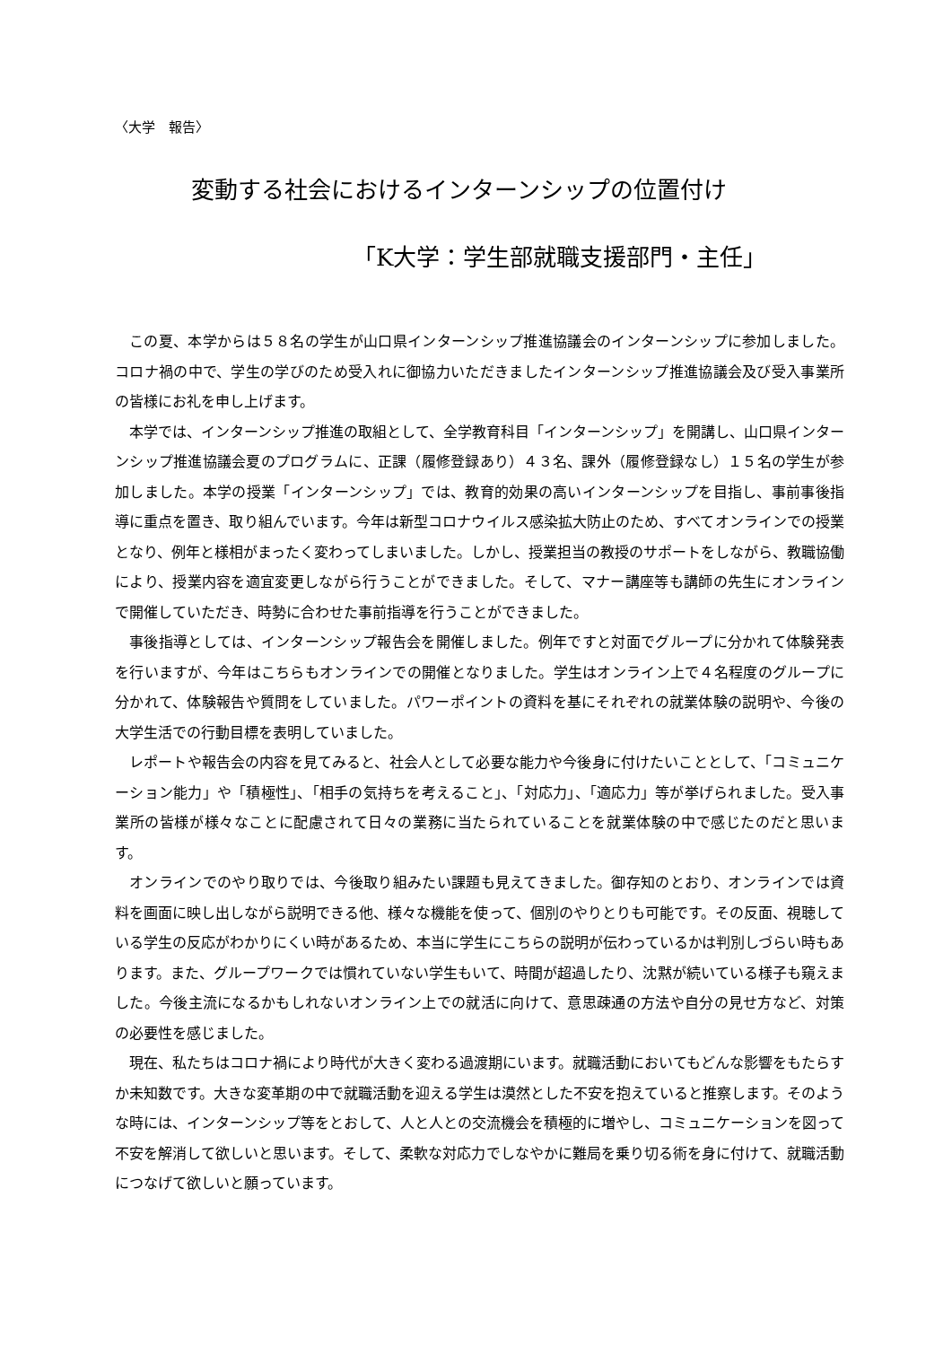〈大学　報告〉
変動する社会におけるインターンシップの位置付け
「K大学：学生部就職支援部門・主任」
この夏、本学からは５８名の学生が山口県インターンシップ推進協議会のインターンシップに参加しました。コロナ禍の中で、学生の学びのため受入れに御協力いただきましたインターンシップ推進協議会及び受入事業所の皆様にお礼を申し上げます。
本学では、インターンシップ推進の取組として、全学教育科目「インターンシップ」を開講し、山口県インターンシップ推進協議会夏のプログラムに、正課（履修登録あり）４３名、課外（履修登録なし）１５名の学生が参加しました。本学の授業「インターンシップ」では、教育的効果の高いインターンシップを目指し、事前事後指導に重点を置き、取り組んでいます。今年は新型コロナウイルス感染拡大防止のため、すべてオンラインでの授業となり、例年と様相がまったく変わってしまいました。しかし、授業担当の教授のサポートをしながら、教職協働により、授業内容を適宜変更しながら行うことができました。そして、マナー講座等も講師の先生にオンラインで開催していただき、時勢に合わせた事前指導を行うことができました。
事後指導としては、インターンシップ報告会を開催しました。例年ですと対面でグループに分かれて体験発表を行いますが、今年はこちらもオンラインでの開催となりました。学生はオンライン上で４名程度のグループに分かれて、体験報告や質問をしていました。パワーポイントの資料を基にそれぞれの就業体験の説明や、今後の大学生活での行動目標を表明していました。
レポートや報告会の内容を見てみると、社会人として必要な能力や今後身に付けたいこととして、「コミュニケーション能力」や「積極性」、「相手の気持ちを考えること」、「対応力」、「適応力」等が挙げられました。受入事業所の皆様が様々なことに配慮されて日々の業務に当たられていることを就業体験の中で感じたのだと思います。
オンラインでのやり取りでは、今後取り組みたい課題も見えてきました。御存知のとおり、オンラインでは資料を画面に映し出しながら説明できる他、様々な機能を使って、個別のやりとりも可能です。その反面、視聴している学生の反応がわかりにくい時があるため、本当に学生にこちらの説明が伝わっているかは判別しづらい時もあります。また、グループワークでは慣れていない学生もいて、時間が超過したり、沈黙が続いている様子も窺えました。今後主流になるかもしれないオンライン上での就活に向けて、意思疎通の方法や自分の見せ方など、対策の必要性を感じました。
現在、私たちはコロナ禍により時代が大きく変わる過渡期にいます。就職活動においてもどんな影響をもたらすか未知数です。大きな変革期の中で就職活動を迎える学生は漠然とした不安を抱えていると推察します。そのような時には、インターンシップ等をとおして、人と人との交流機会を積極的に増やし、コミュニケーションを図って不安を解消して欲しいと思います。そして、柔軟な対応力でしなやかに難局を乗り切る術を身に付けて、就職活動につなげて欲しいと願っています。